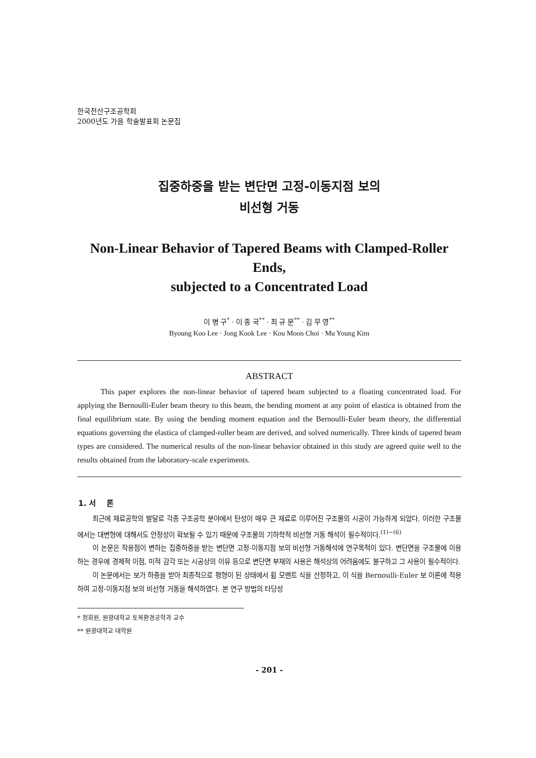한국전산구조공학회
2000년도 가을 학술발표회 논문집
집중하중을 받는 변단면 고정-이동지점 보의
비선형 거동
Non-Linear Behavior of Tapered Beams with Clamped-Roller Ends,
subjected to a Concentrated Load
이 병 구<sup>*</sup> · 이 종 국<sup>**</sup> · 최 규 문<sup>**</sup> · 김 무 영<sup>**</sup>
Byoung Koo Lee · Jong Kook Lee · Kou Moon Choi · Mu Young Kim
ABSTRACT
This paper explores the non-linear behavior of tapered beam subjected to a floating concentrated load. For applying the Bernoulli-Euler beam theory to this beam, the bending moment at any point of elastica is obtained from the final equilibrium state. By using the bending moment equation and the Bernoulli-Euler beam theory, the differential equations governing the elastica of clamped-roller beam are derived, and solved numerically. Three kinds of tapered beam types are considered. The numerical results of the non-linear behavior obtained in this study are agreed quite well to the results obtained from the laboratory-scale experiments.
1. 서 론
최근에 재료공학의 발달로 각종 구조공학 분야에서 탄성이 매우 큰 재료로 이루어진 구조물의 시공이 가능하게 되었다. 이러한 구조물에서는 대변형에 대해서도 안정성이 확보될 수 있기 때문에 구조물의 기하학적 비선형 거동 해석이 필수적이다.<sup>(1)~(6)</sup>
이 논문은 작용점이 변하는 집중하중을 받는 변단면 고정-이동지점 보의 비선형 거동해석에 연구목적이 있다. 변단면을 구조물에 이용하는 경우에 경제적 이점, 미적 감각 또는 시공상의 이유 등으로 변단면 부재의 사용은 해석상의 어려움에도 불구하고 그 사용이 필수적이다.
이 논문에서는 보가 하중을 받아 최종적으로 평형이 된 상태에서 휨 모멘트 식을 산정하고, 이 식을 Bernoulli-Euler 보 이론에 적용하여 고정-이동지점 보의 비선형 거동을 해석하였다. 본 연구 방법의 타당성
* 정회원, 원광대학교 토목환경공학과 교수
** 원광대학교 대학원
- 201 -